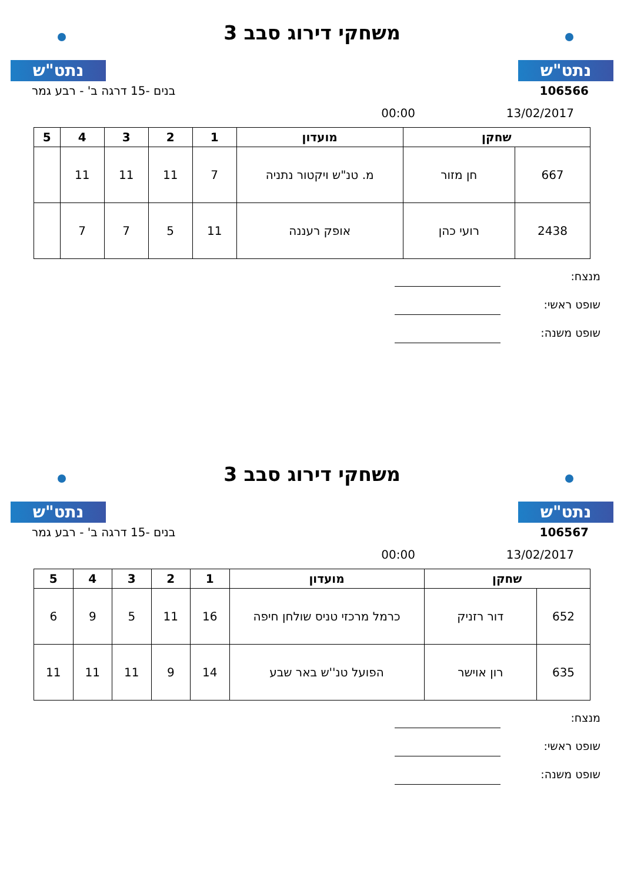נתט"ש
משחקי דירוג סבב 3
נתט"ש
106566 בנים -15 דרגה ב' - רבע גמר
13/02/2017 00:00
| שחקן | | מועדון | 1 | 2 | 3 | 4 | 5 |
| --- | --- | --- | --- | --- | --- | --- | --- |
| 667 | חן מזור | מ. טנ"ש ויקטור נתניה | 7 | 11 | 11 | 11 | |
| 2438 | רועי כהן | אופק רעננה | 11 | 5 | 7 | 7 | |
מנצח:
שופט ראשי:
שופט משנה:
נתט"ש
משחקי דירוג סבב 3
נתט"ש
106567 בנים -15 דרגה ב' - רבע גמר
13/02/2017 00:00
| שחקן | | מועדון | 1 | 2 | 3 | 4 | 5 |
| --- | --- | --- | --- | --- | --- | --- | --- |
| 652 | דור רזניק | כרמל מרכזי טניס שולחן חיפה | 16 | 11 | 5 | 9 | 6 |
| 635 | רון אוישר | הפועל טנ''ש באר שבע | 14 | 9 | 11 | 11 | 11 |
מנצח:
שופט ראשי:
שופט משנה: